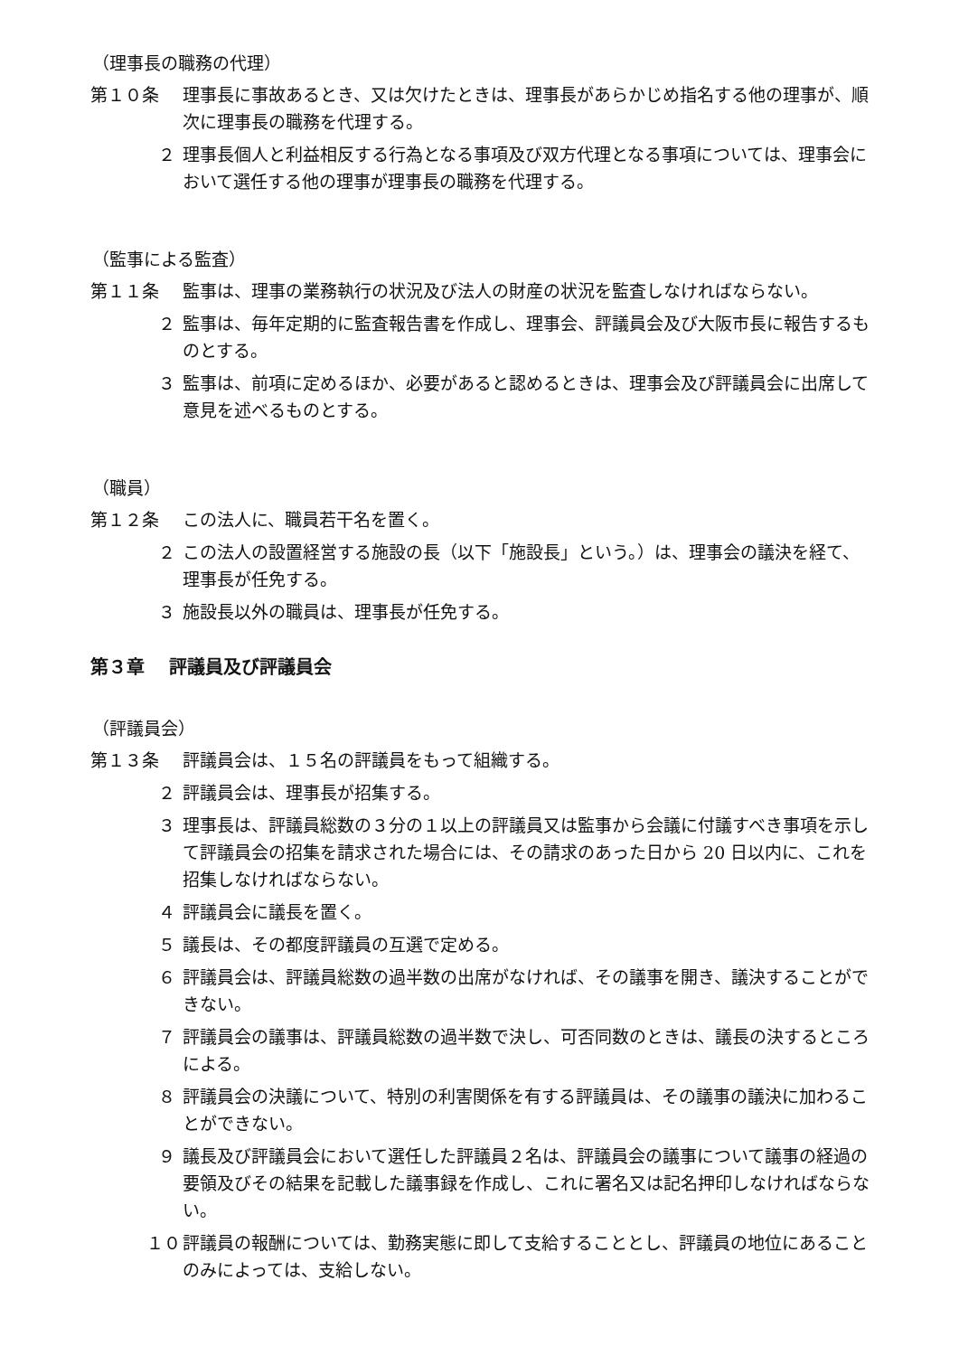（理事長の職務の代理）
第１０条 理事長に事故あるとき、又は欠けたときは、理事長があらかじめ指名する他の理事が、順次に理事長の職務を代理する。
２ 理事長個人と利益相反する行為となる事項及び双方代理となる事項については、理事会において選任する他の理事が理事長の職務を代理する。
（監事による監査）
第１１条 監事は、理事の業務執行の状況及び法人の財産の状況を監査しなければならない。
２ 監事は、毎年定期的に監査報告書を作成し、理事会、評議員会及び大阪市長に報告するものとする。
３ 監事は、前項に定めるほか、必要があると認めるときは、理事会及び評議員会に出席して意見を述べるものとする。
（職員）
第１２条 この法人に、職員若干名を置く。
２ この法人の設置経営する施設の長（以下「施設長」という。）は、理事会の議決を経て、理事長が任免する。
３ 施設長以外の職員は、理事長が任免する。
第３章　 評議員及び評議員会
（評議員会）
第１３条 評議員会は、１５名の評議員をもって組織する。
２ 評議員会は、理事長が招集する。
３ 理事長は、評議員総数の３分の１以上の評議員又は監事から会議に付議すべき事項を示して評議員会の招集を請求された場合には、その請求のあった日から 20 日以内に、これを招集しなければならない。
４ 評議員会に議長を置く。
５ 議長は、その都度評議員の互選で定める。
６ 評議員会は、評議員総数の過半数の出席がなければ、その議事を開き、議決することができない。
７ 評議員会の議事は、評議員総数の過半数で決し、可否同数のときは、議長の決するところによる。
８ 評議員会の決議について、特別の利害関係を有する評議員は、その議事の議決に加わることができない。
９ 議長及び評議員会において選任した評議員２名は、評議員会の議事について議事の経過の要領及びその結果を記載した議事録を作成し、これに署名又は記名押印しなければならない。
１０ 評議員の報酬については、勤務実態に即して支給することとし、評議員の地位にあることのみによっては、支給しない。